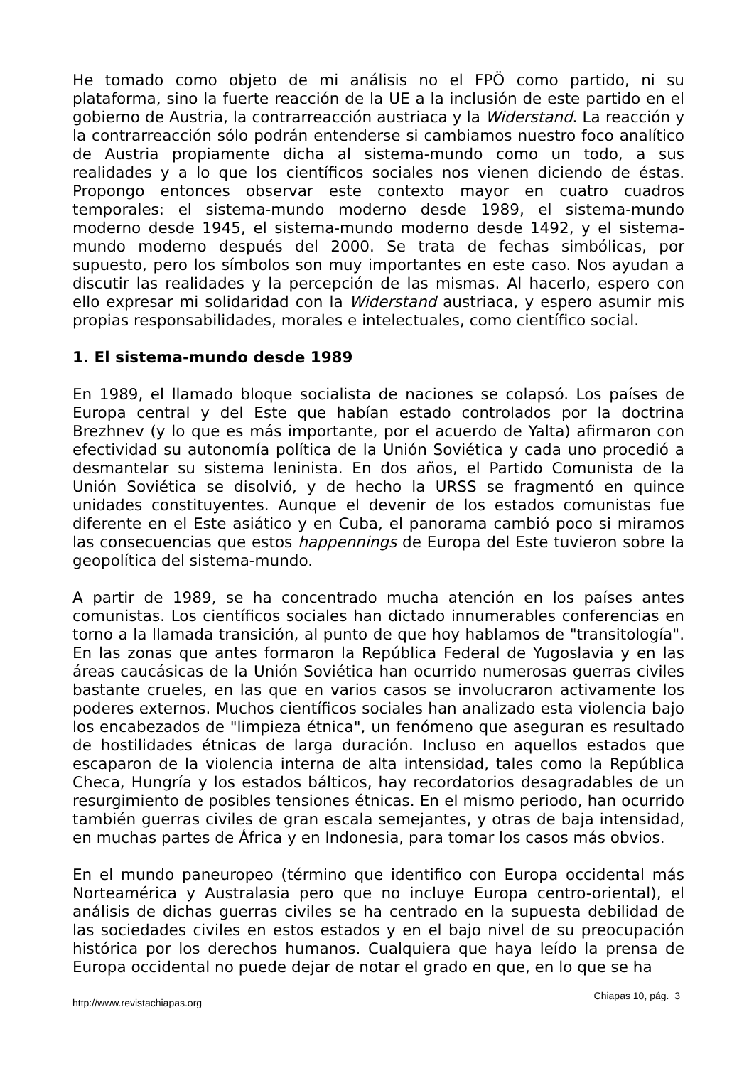He tomado como objeto de mi análisis no el FPÖ como partido, ni su plataforma, sino la fuerte reacción de la UE a la inclusión de este partido en el gobierno de Austria, la contrarreacción austriaca y la Widerstand. La reacción y la contrarreacción sólo podrán entenderse si cambiamos nuestro foco analítico de Austria propiamente dicha al sistema-mundo como un todo, a sus realidades y a lo que los científicos sociales nos vienen diciendo de éstas. Propongo entonces observar este contexto mayor en cuatro cuadros temporales: el sistema-mundo moderno desde 1989, el sistema-mundo moderno desde 1945, el sistema-mundo moderno desde 1492, y el sistema-mundo moderno después del 2000. Se trata de fechas simbólicas, por supuesto, pero los símbolos son muy importantes en este caso. Nos ayudan a discutir las realidades y la percepción de las mismas. Al hacerlo, espero con ello expresar mi solidaridad con la Widerstand austriaca, y espero asumir mis propias responsabilidades, morales e intelectuales, como científico social.
1. El sistema-mundo desde 1989
En 1989, el llamado bloque socialista de naciones se colapsó. Los países de Europa central y del Este que habían estado controlados por la doctrina Brezhnev (y lo que es más importante, por el acuerdo de Yalta) afirmaron con efectividad su autonomía política de la Unión Soviética y cada uno procedió a desmantelar su sistema leninista. En dos años, el Partido Comunista de la Unión Soviética se disolvió, y de hecho la URSS se fragmentó en quince unidades constituyentes. Aunque el devenir de los estados comunistas fue diferente en el Este asiático y en Cuba, el panorama cambió poco si miramos las consecuencias que estos happennings de Europa del Este tuvieron sobre la geopolítica del sistema-mundo.
A partir de 1989, se ha concentrado mucha atención en los países antes comunistas. Los científicos sociales han dictado innumerables conferencias en torno a la llamada transición, al punto de que hoy hablamos de "transitología". En las zonas que antes formaron la República Federal de Yugoslavia y en las áreas caucásicas de la Unión Soviética han ocurrido numerosas guerras civiles bastante crueles, en las que en varios casos se involucraron activamente los poderes externos. Muchos científicos sociales han analizado esta violencia bajo los encabezados de "limpieza étnica", un fenómeno que aseguran es resultado de hostilidades étnicas de larga duración. Incluso en aquellos estados que escaparon de la violencia interna de alta intensidad, tales como la República Checa, Hungría y los estados bálticos, hay recordatorios desagradables de un resurgimiento de posibles tensiones étnicas. En el mismo periodo, han ocurrido también guerras civiles de gran escala semejantes, y otras de baja intensidad, en muchas partes de África y en Indonesia, para tomar los casos más obvios.
En el mundo paneuropeo (término que identifico con Europa occidental más Norteamérica y Australasia pero que no incluye Europa centro-oriental), el análisis de dichas guerras civiles se ha centrado en la supuesta debilidad de las sociedades civiles en estos estados y en el bajo nivel de su preocupación histórica por los derechos humanos. Cualquiera que haya leído la prensa de Europa occidental no puede dejar de notar el grado en que, en lo que se ha
Chiapas 10, pág. 3
http://www.revistachiapas.org